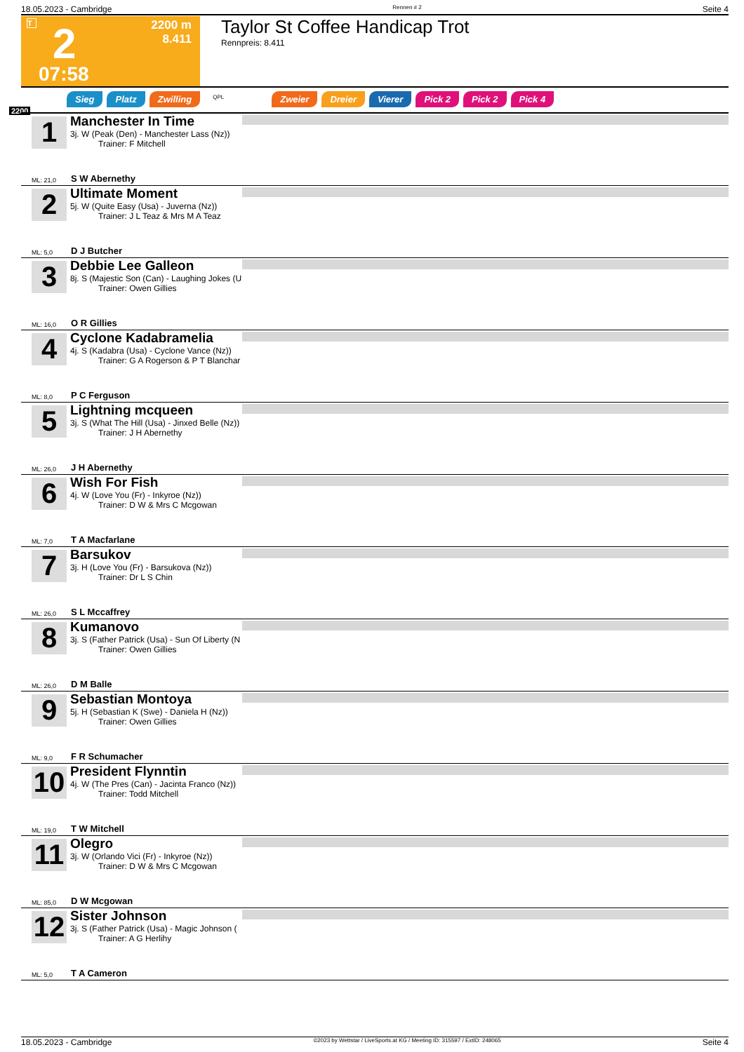18.05.2023 - Cambridge Rennen # 2 Seite 4
T 2
2200 m
8.411
07:58
Taylor St Coffee Handicap Trot
Rennpreis: 8.411
Sieg Platz Zwilling QPL Zweier Dreier Vierer Pick 2 Pick 2 Pick 4
2200
1
Manchester In Time
3j. W (Peak (Den) - Manchester Lass (Nz))
Trainer: F Mitchell
ML: 21,0 S W Abernethy
2
Ultimate Moment
5j. W (Quite Easy (Usa) - Juverna (Nz))
Trainer: J L Teaz & Mrs M A Teaz
ML: 5,0 D J Butcher
3
Debbie Lee Galleon
8j. S (Majestic Son (Can) - Laughing Jokes (U
Trainer: Owen Gillies
ML: 16,0 O R Gillies
4
Cyclone Kadabramelia
4j. S (Kadabra (Usa) - Cyclone Vance (Nz))
Trainer: G A Rogerson & P T Blanchar
ML: 8,0 P C Ferguson
5
Lightning mcqueen
3j. S (What The Hill (Usa) - Jinxed Belle (Nz))
Trainer: J H Abernethy
ML: 26,0 J H Abernethy
6
Wish For Fish
4j. W (Love You (Fr) - Inkyroe (Nz))
Trainer: D W & Mrs C Mcgowan
ML: 7,0 T A Macfarlane
7
Barsukov
3j. H (Love You (Fr) - Barsukova (Nz))
Trainer: Dr L S Chin
ML: 26,0 S L Mccaffrey
8
Kumanovo
3j. S (Father Patrick (Usa) - Sun Of Liberty (N
Trainer: Owen Gillies
ML: 26,0 D M Balle
9
Sebastian Montoya
5j. H (Sebastian K (Swe) - Daniela H (Nz))
Trainer: Owen Gillies
ML: 9,0 F R Schumacher
10
President Flynntin
4j. W (The Pres (Can) - Jacinta Franco (Nz))
Trainer: Todd Mitchell
ML: 19,0 T W Mitchell
11
Olegro
3j. W (Orlando Vici (Fr) - Inkyroe (Nz))
Trainer: D W & Mrs C Mcgowan
ML: 85,0 D W Mcgowan
12
Sister Johnson
3j. S (Father Patrick (Usa) - Magic Johnson (
Trainer: A G Herlihy
ML: 5,0 T A Cameron
18.05.2023 - Cambridge ©2023 by Wettstar / LiveSports.at KG / Meeting ID: 315597 / ExtID: 248065 Seite 4